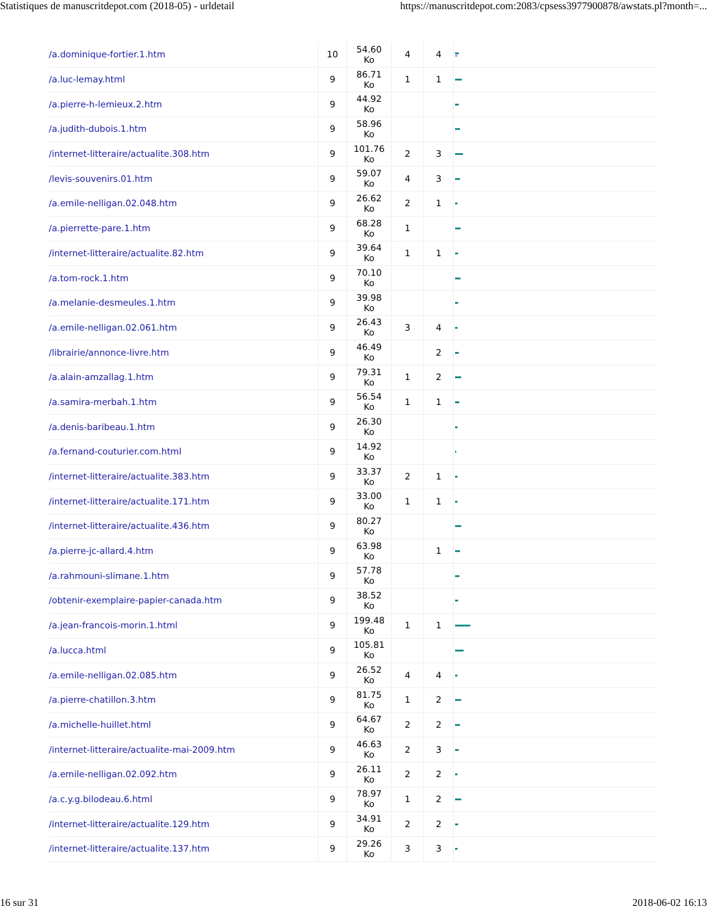Statistiques de manuscritdepot.com (2018-05) - urldetail https://manuscritdepot.com:2083/cpsess3977900878/awstats.pl?month=...
| /a.dominique-fortier.1.htm | 10 | 54.60 Ko | 4 | 4 | |
| /a.luc-lemay.html | 9 | 86.71 Ko | 1 | 1 | |
| /a.pierre-h-lemieux.2.htm | 9 | 44.92 Ko | | | |
| /a.judith-dubois.1.htm | 9 | 58.96 Ko | | | |
| /internet-litteraire/actualite.308.htm | 9 | 101.76 Ko | 2 | 3 | |
| /levis-souvenirs.01.htm | 9 | 59.07 Ko | 4 | 3 | |
| /a.emile-nelligan.02.048.htm | 9 | 26.62 Ko | 2 | 1 | |
| /a.pierrette-pare.1.htm | 9 | 68.28 Ko | 1 | | |
| /internet-litteraire/actualite.82.htm | 9 | 39.64 Ko | 1 | 1 | |
| /a.tom-rock.1.htm | 9 | 70.10 Ko | | | |
| /a.melanie-desmeules.1.htm | 9 | 39.98 Ko | | | |
| /a.emile-nelligan.02.061.htm | 9 | 26.43 Ko | 3 | 4 | |
| /librairie/annonce-livre.htm | 9 | 46.49 Ko | | 2 | |
| /a.alain-amzallag.1.htm | 9 | 79.31 Ko | 1 | 2 | |
| /a.samira-merbah.1.htm | 9 | 56.54 Ko | 1 | 1 | |
| /a.denis-baribeau.1.htm | 9 | 26.30 Ko | | | |
| /a.fernand-couturier.com.html | 9 | 14.92 Ko | | | |
| /internet-litteraire/actualite.383.htm | 9 | 33.37 Ko | 2 | 1 | |
| /internet-litteraire/actualite.171.htm | 9 | 33.00 Ko | 1 | 1 | |
| /internet-litteraire/actualite.436.htm | 9 | 80.27 Ko | | | |
| /a.pierre-jc-allard.4.htm | 9 | 63.98 Ko | | 1 | |
| /a.rahmouni-slimane.1.htm | 9 | 57.78 Ko | | | |
| /obtenir-exemplaire-papier-canada.htm | 9 | 38.52 Ko | | | |
| /a.jean-francois-morin.1.html | 9 | 199.48 Ko | 1 | 1 | |
| /a.lucca.html | 9 | 105.81 Ko | | | |
| /a.emile-nelligan.02.085.htm | 9 | 26.52 Ko | 4 | 4 | |
| /a.pierre-chatillon.3.htm | 9 | 81.75 Ko | 1 | 2 | |
| /a.michelle-huillet.html | 9 | 64.67 Ko | 2 | 2 | |
| /internet-litteraire/actualite-mai-2009.htm | 9 | 46.63 Ko | 2 | 3 | |
| /a.emile-nelligan.02.092.htm | 9 | 26.11 Ko | 2 | 2 | |
| /a.c.y.g.bilodeau.6.html | 9 | 78.97 Ko | 1 | 2 | |
| /internet-litteraire/actualite.129.htm | 9 | 34.91 Ko | 2 | 2 | |
| /internet-litteraire/actualite.137.htm | 9 | 29.26 Ko | 3 | 3 | |
16 sur 31 2018-06-02 16:13